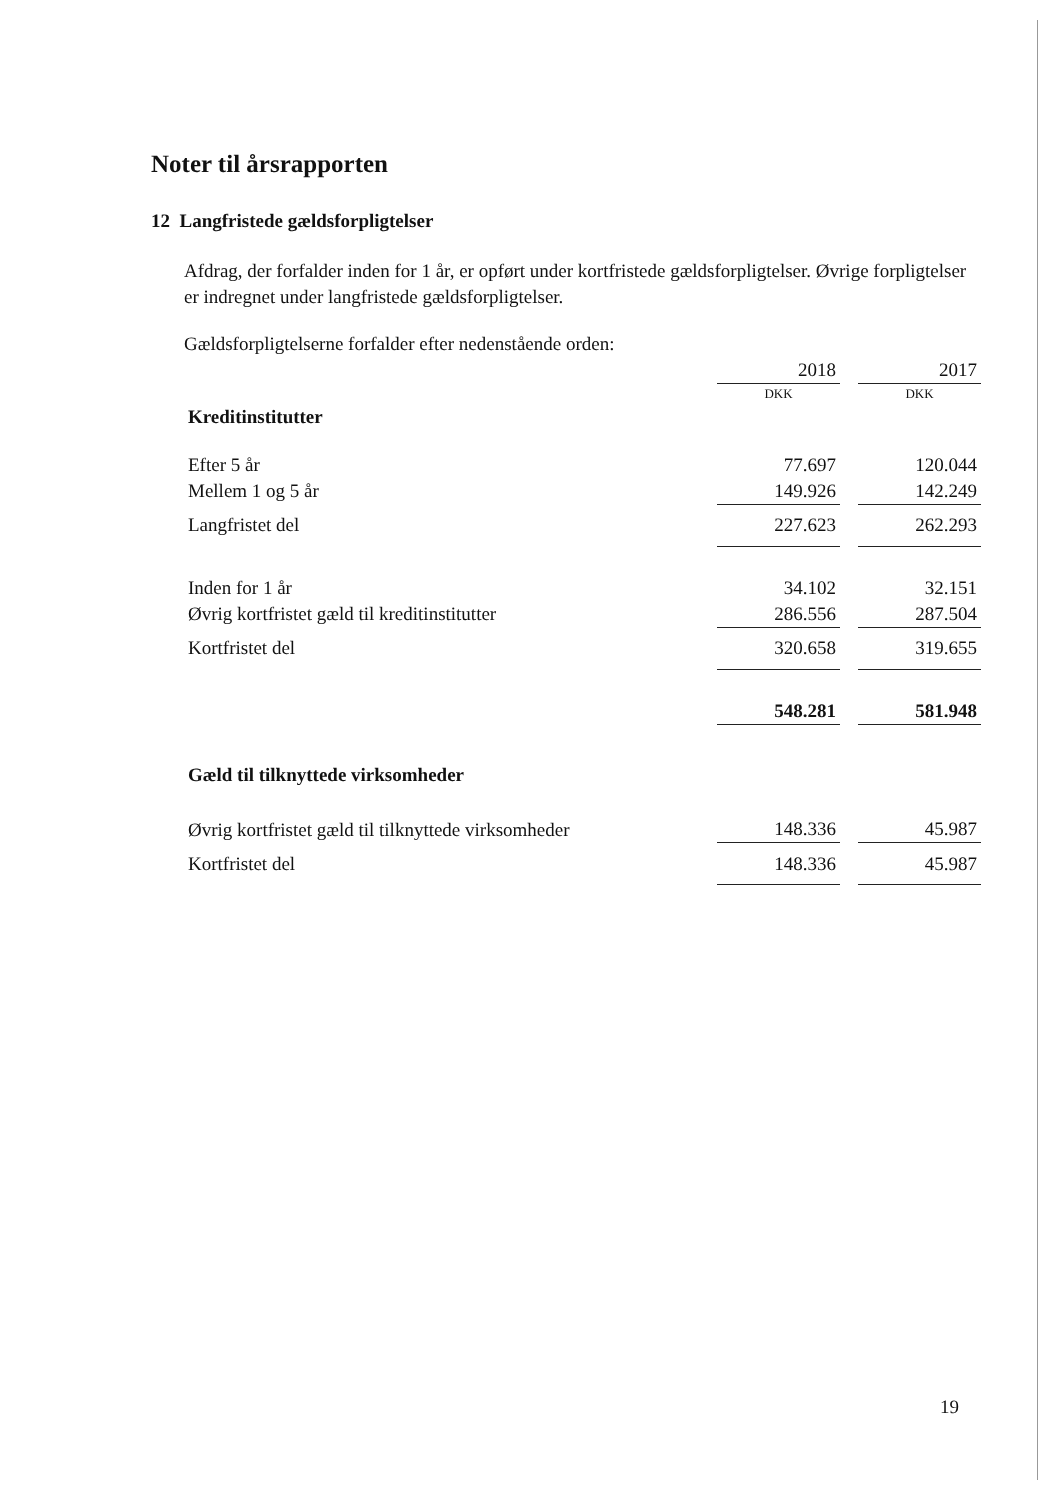Noter til årsrapporten
12 Langfristede gældsforpligtelser
Afdrag, der forfalder inden for 1 år, er opført under kortfristede gældsforpligtelser. Øvrige forpligtelser er indregnet under langfristede gældsforpligtelser.
Gældsforpligtelserne forfalder efter nedenstående orden:
| | 2018 | | 2017 |
| | DKK | | DKK |
| Kreditinstitutter | | | |
| Efter 5 år | 77.697 | | 120.044 |
| Mellem 1 og 5 år | 149.926 | | 142.249 |
| Langfristet del | 227.623 | | 262.293 |
| Inden for 1 år | 34.102 | | 32.151 |
| Øvrig kortfristet gæld til kreditinstitutter | 286.556 | | 287.504 |
| Kortfristet del | 320.658 | | 319.655 |
| | 548.281 | | 581.948 |
| Gæld til tilknyttede virksomheder | | | |
| Øvrig kortfristet gæld til tilknyttede virksomheder | 148.336 | | 45.987 |
| Kortfristet del | 148.336 | | 45.987 |
19